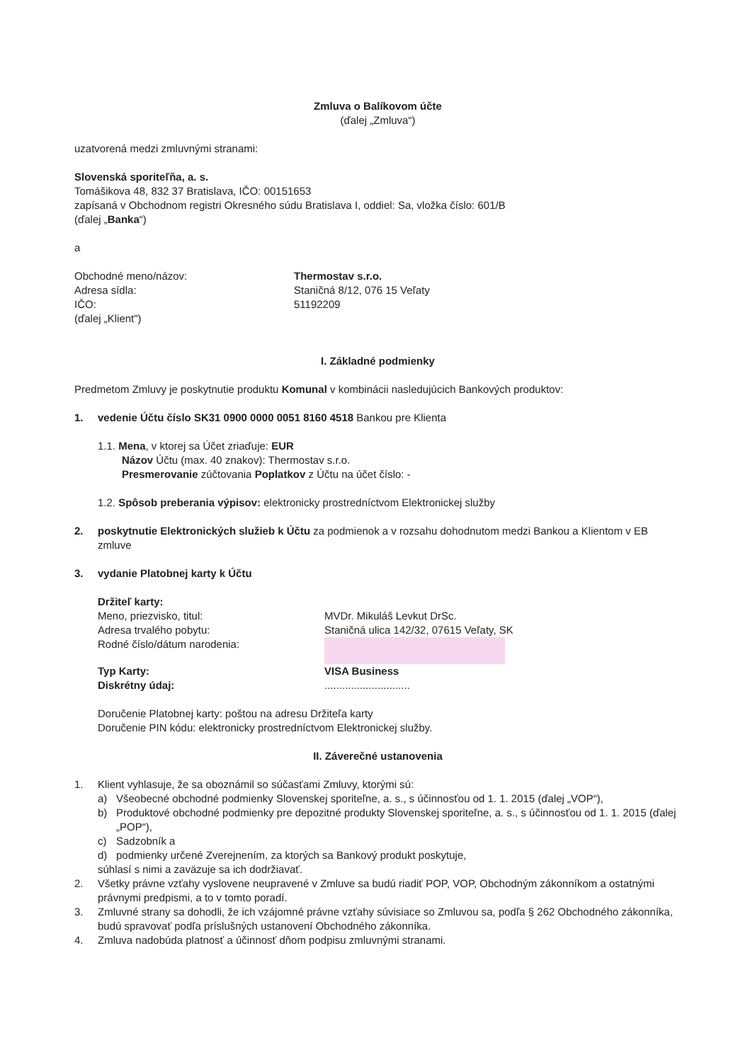Zmluva o Balíkovom účte
(ďalej „Zmluva“)
uzatvorená medzi zmluvnými stranami:
Slovenská sporiteľňa, a. s.
Tomášikova 48, 832 37 Bratislava, IČO: 00151653
zapísaná v Obchodnom registri Okresného súdu Bratislava I, oddiel: Sa, vložka číslo: 601/B
(ďalej „Banka“)
a
Obchodné meno/názov: Thermostav s.r.o.
Adresa sídla: Staničná 8/12, 076 15 Veľaty
IČO: 51192209
(ďalej „Klient")
I. Základné podmienky
Predmetom Zmluvy je poskytnutie produktu Komunal v kombinácii nasledujúcich Bankových produktov:
1. vedenie Účtu číslo SK31 0900 0000 0051 8160 4518 Bankou pre Klienta
1.1. Mena, v ktorej sa Účet zriaďuje: EUR
Názov Účtu (max. 40 znakov): Thermostav s.r.o.
Presmerovanie zúčtovania Poplatkov z Účtu na účet číslo: -
1.2. Spôsob preberania výpisov: elektronicky prostredníctvom Elektronickej služby
2. poskytnutie Elektronických služieb k Účtu za podmienok a v rozsahu dohodnutom medzi Bankou a Klientom v EB zmluve
3. vydanie Platobnej karty k Účtu
Držiteľ karty:
Meno, priezvisko, titul: MVDr. Mikuláš Levkut DrSc.
Adresa trvalého pobytu: Staničná ulica 142/32, 07615 Veľaty, SK
Rodné číslo/dátum narodenia:
Typ Karty: VISA Business
Diskrétny údaj: .............................
Doručenie Platobnej karty: poštou na adresu Držiteľa karty
Doručenie PIN kódu: elektronicky prostredníctvom Elektronickej služby.
II. Záverečné ustanovenia
1. Klient vyhlasuje, že sa oboznámil so súčasťami Zmluvy, ktorými sú:
a) Všeobecné obchodné podmienky Slovenskej sporiteľne, a. s., s účinnosťou od 1. 1. 2015 (ďalej „VOP“),
b) Produktové obchodné podmienky pre depozitné produkty Slovenskej sporiteľne, a. s., s účinnosťou od 1. 1. 2015 (ďalej „POP“),
c) Sadzobník a
d) podmienky určené Zverejnením, za ktorých sa Bankový produkt poskytuje,
súhlasí s nimi a zaväzuje sa ich dodržiavať.
2. Všetky právne vzťahy vyslovene neupravené v Zmluve sa budú riadiť POP, VOP, Obchodným zákonníkom a ostatnými právnymi predpismi, a to v tomto poradí.
3. Zmluvné strany sa dohodli, že ich vzájomné právne vzťahy súvisiace so Zmluvou sa, podľa § 262 Obchodného zákonníka, budú spravovať podľa príslušných ustanovení Obchodného zákonníka.
4. Zmluva nadobúda platnosť a účinnosť dňom podpisu zmluvnými stranami.